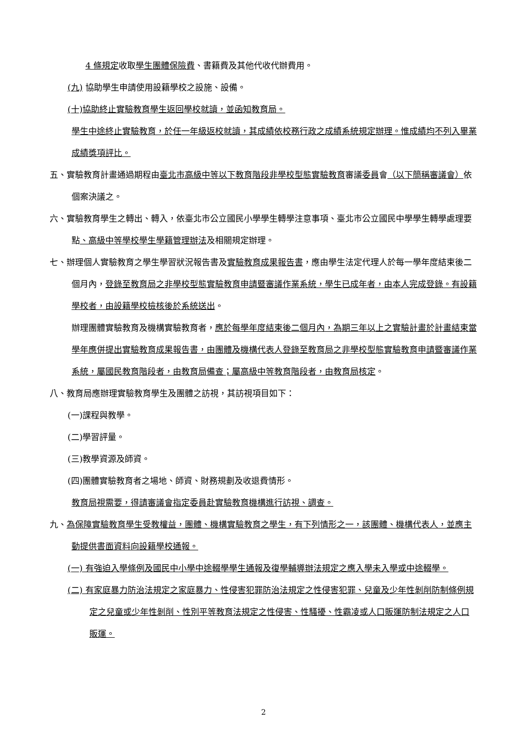4 條規定收取學生團體保險費、書籍費及其他代收代辦費用。
(九) 協助學生申請使用設籍學校之設施、設備。
(十)協助終止實驗教育學生返回學校就讀，並函知教育局。
學生中途終止實驗教育，於任一年級返校就讀，其成績依校務行政之成績系統規定辦理。惟成績均不列入畢業成績獎項評比。
五、實驗教育計畫通過期程由臺北市高級中等以下教育階段非學校型態實驗教育審議委員會（以下簡稱審議會）依個案決議之。
六、實驗教育學生之轉出、轉入，依臺北市公立國民小學學生轉學注意事項、臺北市公立國民中學學生轉學處理要點、高級中等學校學生學籍管理辦法及相關規定辦理。
七、辦理個人實驗教育之學生學習狀況報告書及實驗教育成果報告書，應由學生法定代理人於每一學年度結束後二個月內，登錄至教育局之非學校型態實驗教育申請暨審議作業系統，學生已成年者，由本人完成登錄。有設籍學校者，由設籍學校檢核後於系統送出。
辦理團體實驗教育及機構實驗教育者，應於每學年度結束後二個月內，為期三年以上之實驗計畫於計畫結束當學年應併提出實驗教育成果報告書，由團體及機構代表人登錄至教育局之非學校型態實驗教育申請暨審議作業系統，屬國民教育階段者，由教育局備查；屬高級中等教育階段者，由教育局核定。
八、教育局應辦理實驗教育學生及團體之訪視，其訪視項目如下：
(一)課程與教學。
(二)學習評量。
(三)教學資源及師資。
(四)團體實驗教育者之場地、師資、財務規劃及收退費情形。
教育局視需要，得請審議會指定委員赴實驗教育機構進行訪視、調查。
九、為保障實驗教育學生受教權益，團體、機構實驗教育之學生，有下列情形之一，該團體、機構代表人，並應主動提供書面資料向設籍學校通報。
(一) 有強迫入學條例及國民中小學中途輟學學生通報及復學輔導辦法規定之應入學未入學或中途輟學。
(二) 有家庭暴力防治法規定之家庭暴力、性侵害犯罪防治法規定之性侵害犯罪、兒童及少年性剝削防制條例規定之兒童或少年性剝削、性別平等教育法規定之性侵害、性騷擾、性霸凌或人口販運防制法規定之人口販運。
2